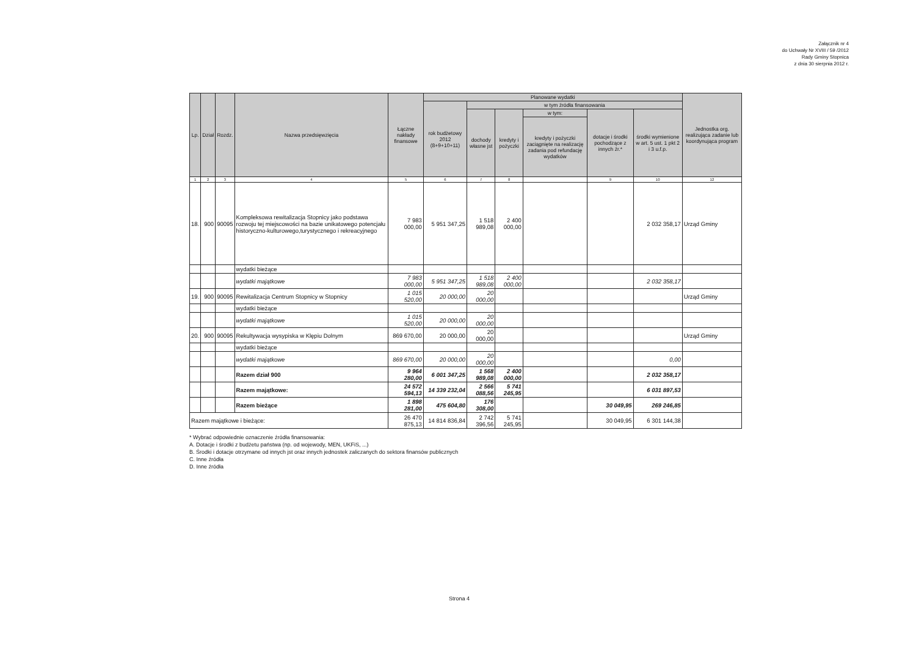Załącznik nr 4
do Uchwały Nr XVIII / 59 /2012
Rady Gminy Stopnica
z dnia 30 sierpnia 2012 r.
| Lp. | Dział | Rozdz. | Nazwa przedsięwzięcia | Łączne nakłady finansowe | Planowane wydatki | | | | | | Jednostka org. realizująca zadanie lub koordynująca program |
| --- | --- | --- | --- | --- | --- | --- | --- | --- | --- | --- | --- |
| | | | | | rok budżetowy 2012 (8+9+10+11) | w tym źródła finansowania | | | | | |
| | | | | | | dochody własne jst | kredyty i pożyczki | w tym: | dotacje i środki pochodzące z innych źr.* | środki wymienione w art. 5 ust. 1 pkt 2 i 3 u.f.p. | |
| | | | | | | | | kredyty i pożyczki zaciągnięte na realizację zadania pod refundację wydatków | | | |
| 1 | 2 | 3 | 4 | 5 | 6 | 7 | 8 | | 9 | 10 | 12 |
| 18. | 900 | 90095 | Kompleksowa rewitalizacja Stopnicy jako podstawa rozwoju tej miejscowości na bazie unikatowego potencjału historyczno-kulturowego,turystycznego i rekreacyjnego | 7 983 000,00 | 5 951 347,25 | 1 518 989,08 | 2 400 000,00 | | | 2 032 358,17 | Urząd Gminy |
| | | | wydatki bieżące | | | | | | | | |
| | | | wydatki majątkowe | 7 983 000,00 | 5 951 347,25 | 1 518 989,08 | 2 400 000,00 | | | 2 032 358,17 | |
| 19. | 900 | 90095 | Rewitalizacja Centrum Stopnicy w Stopnicy | 1 015 520,00 | 20 000,00 | 20 000,00 | | | | | Urząd Gminy |
| | | | wydatki bieżące | | | | | | | | |
| | | | wydatki majątkowe | 1 015 520,00 | 20 000,00 | 20 000,00 | | | | | |
| 20. | 900 | 90095 | Rekultywacja wysypiska w Klępiu Dolnym | 869 670,00 | 20 000,00 | 20 000,00 | | | | | Urząd Gminy |
| | | | wydatki bieżące | | | | | | | | |
| | | | wydatki majątkowe | 869 670,00 | 20 000,00 | 20 000,00 | | | | 0,00 | |
| | | | Razem dział 900 | 9 964 280,00 | 6 001 347,25 | 1 568 989,08 | 2 400 000,00 | | | 2 032 358,17 | |
| | | | Razem majątkowe: | 24 572 594,13 | 14 339 232,04 | 2 566 088,56 | 5 741 245,95 | | | 6 031 897,53 | |
| | | | Razem bieżące | 1 898 281,00 | 475 604,80 | 176 308,00 | | | 30 049,95 | 269 246,85 | |
| Razem majątkowe i bieżące: | | | | 26 470 875,13 | 14 814 836,84 | 2 742 396,56 | 5 741 245,95 | | 30 049,95 | 6 301 144,38 | |
* Wybrać odpowiednie oznaczenie źródła finansowania:
A. Dotacje i środki z budżetu państwa (np. od wojewody, MEN, UKFiS, ...)
B. Środki i dotacje otrzymane od innych jst oraz innych jednostek zaliczanych do sektora finansów publicznych
C. Inne źródła
D. Inne źródła
Strona 4